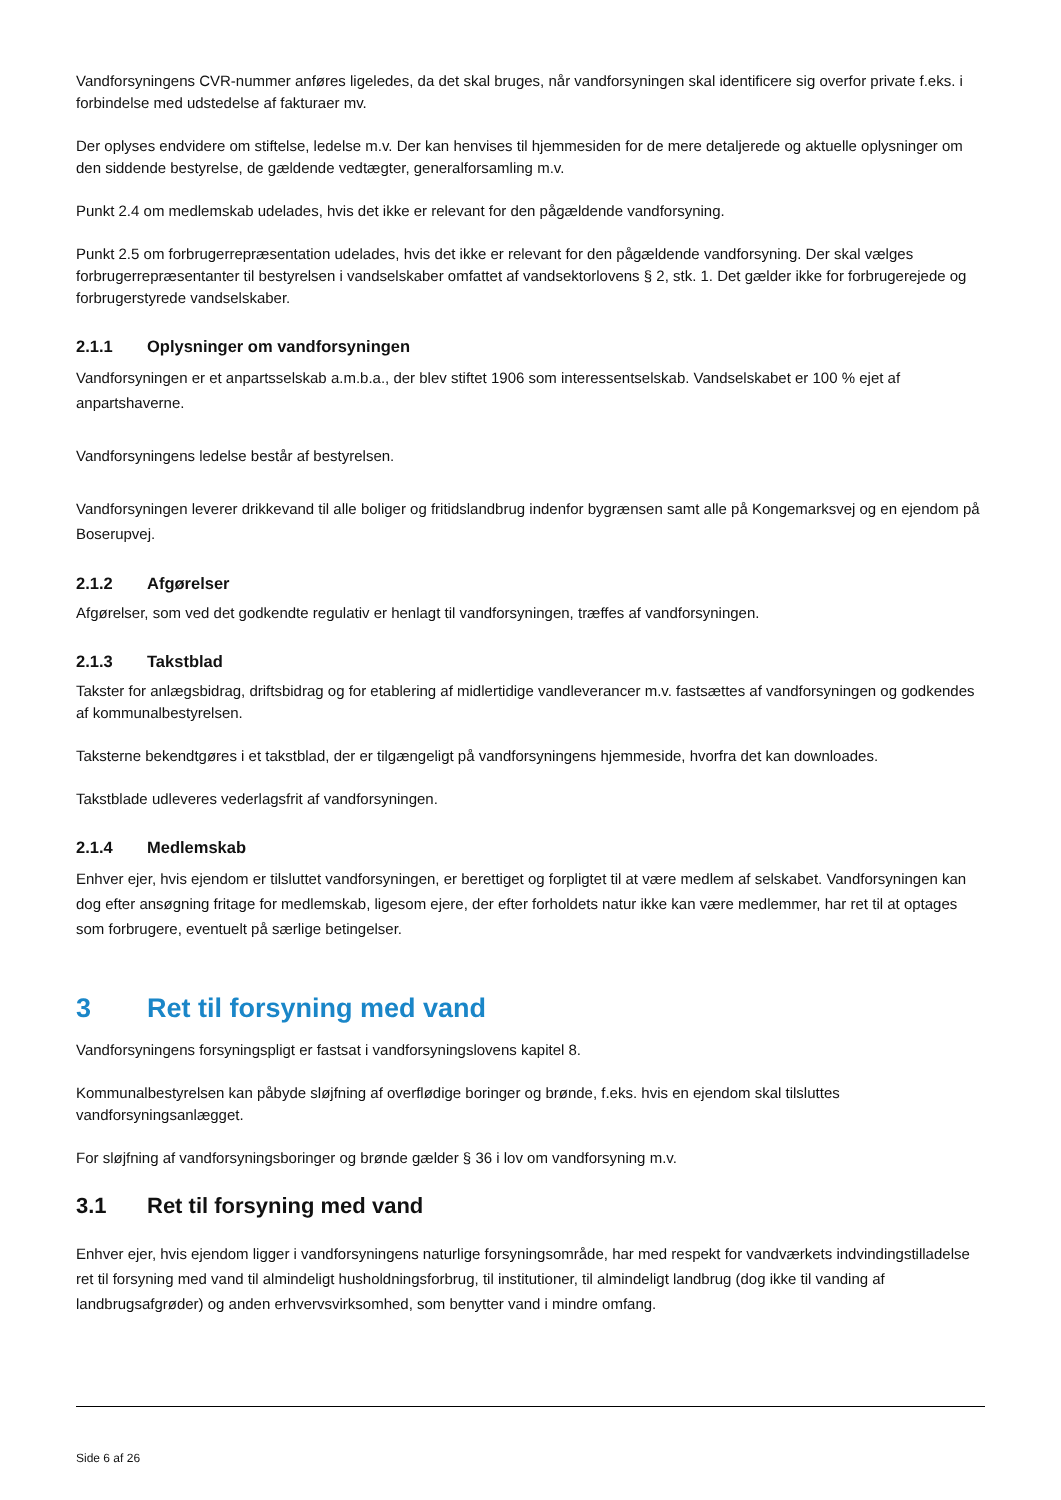Vandforsyningens CVR-nummer anføres ligeledes, da det skal bruges, når vandforsyningen skal identificere sig overfor private f.eks. i forbindelse med udstedelse af fakturaer mv.
Der oplyses endvidere om stiftelse, ledelse m.v. Der kan henvises til hjemmesiden for de mere detaljerede og aktuelle oplysninger om den siddende bestyrelse, de gældende vedtægter, generalforsamling m.v.
Punkt 2.4 om medlemskab udelades, hvis det ikke er relevant for den pågældende vandforsyning.
Punkt 2.5 om forbrugerrepræsentation udelades, hvis det ikke er relevant for den pågældende vandforsyning. Der skal vælges forbrugerrepræsentanter til bestyrelsen i vandselskaber omfattet af vandsektorlovens § 2, stk. 1. Det gælder ikke for forbrugerejede og forbrugerstyrede vandselskaber.
2.1.1 Oplysninger om vandforsyningen
Vandforsyningen er et anpartsselskab a.m.b.a., der blev stiftet 1906 som interessentselskab. Vandselskabet er 100 % ejet af anpartshaverne.
Vandforsyningens ledelse består af bestyrelsen.
Vandforsyningen leverer drikkevand til alle boliger og fritidslandbrug indenfor bygrænsen samt alle på Kongemarksvej og en ejendom på Boserupvej.
2.1.2 Afgørelser
Afgørelser, som ved det godkendte regulativ er henlagt til vandforsyningen, træffes af vandforsyningen.
2.1.3 Takstblad
Takster for anlægsbidrag, driftsbidrag og for etablering af midlertidige vandleverancer m.v. fastsættes af vandforsyningen og godkendes af kommunalbestyrelsen.
Taksterne bekendtgøres i et takstblad, der er tilgængeligt på vandforsyningens hjemmeside, hvorfra det kan downloades.
Takstblade udleveres vederlagsfrit af vandforsyningen.
2.1.4 Medlemskab
Enhver ejer, hvis ejendom er tilsluttet vandforsyningen, er berettiget og forpligtet til at være medlem af selskabet. Vandforsyningen kan dog efter ansøgning fritage for medlemskab, ligesom ejere, der efter forholdets natur ikke kan være medlemmer, har ret til at optages som forbrugere, eventuelt på særlige betingelser.
3 Ret til forsyning med vand
Vandforsyningens forsyningspligt er fastsat i vandforsyningslovens kapitel 8.
Kommunalbestyrelsen kan påbyde sløjfning af overflødige boringer og brønde, f.eks. hvis en ejendom skal tilsluttes vandforsyningsanlægget.
For sløjfning af vandforsyningsboringer og brønde gælder § 36 i lov om vandforsyning m.v.
3.1 Ret til forsyning med vand
Enhver ejer, hvis ejendom ligger i vandforsyningens naturlige forsyningsområde, har med respekt for vandværkets indvindingstilladelse ret til forsyning med vand til almindeligt husholdningsforbrug, til institutioner, til almindeligt landbrug (dog ikke til vanding af landbrugsafgrøder) og anden erhvervsvirksomhed, som benytter vand i mindre omfang.
Side 6 af 26